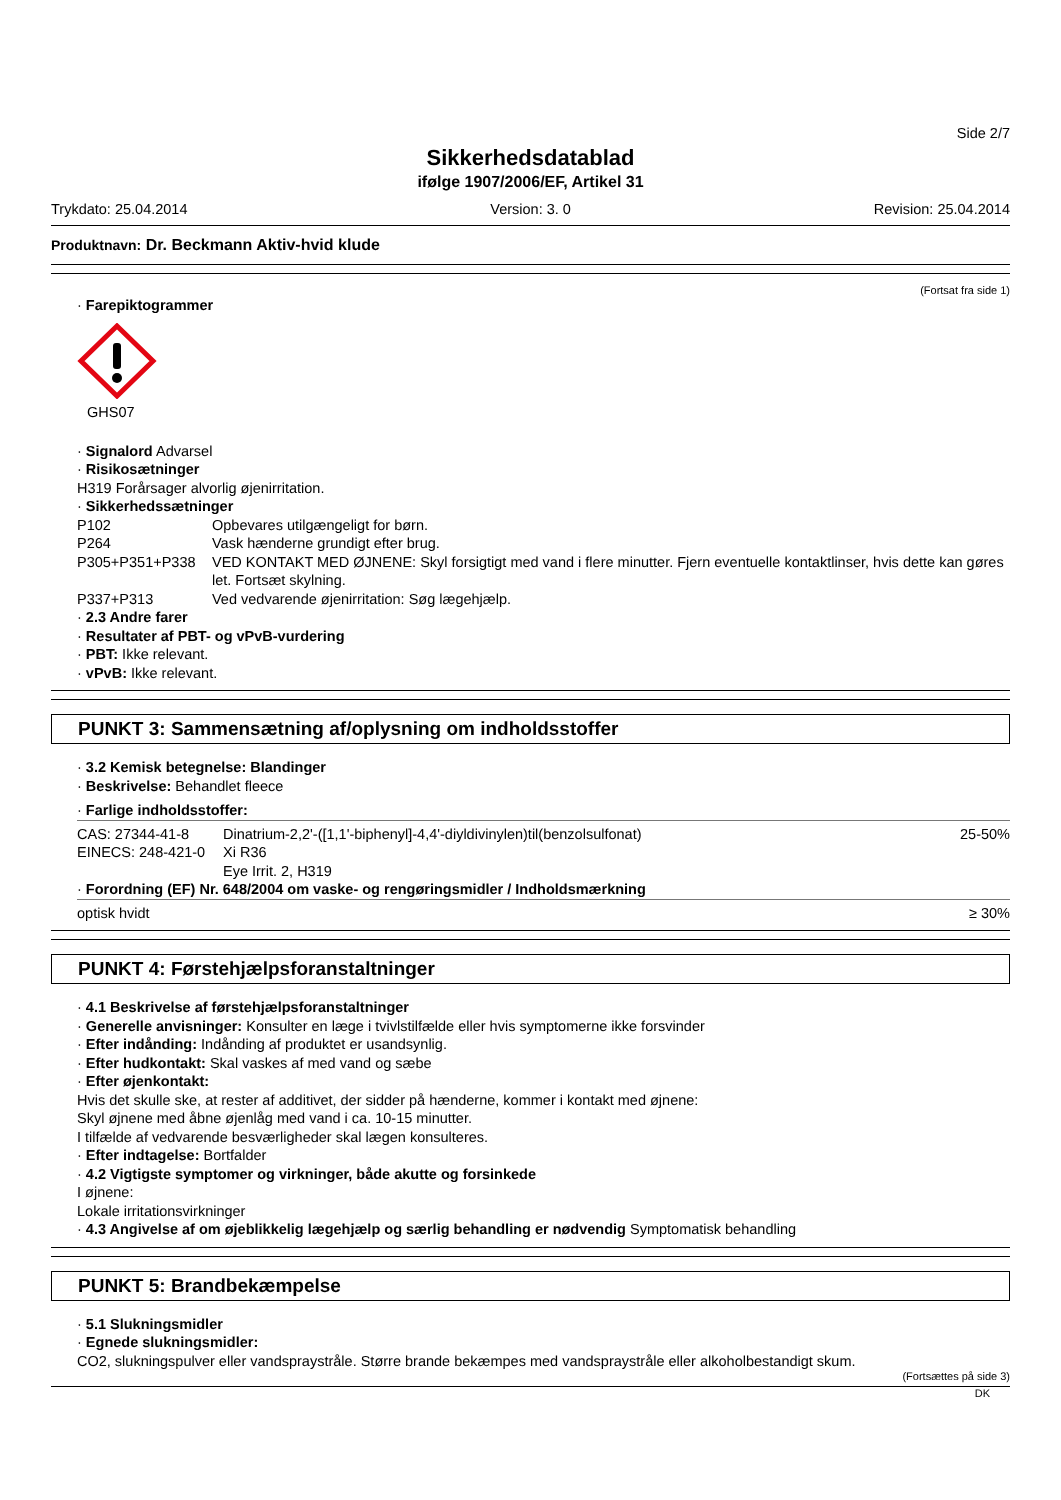Side 2/7
Sikkerhedsdatablad
ifølge 1907/2006/EF, Artikel 31
Trykdato: 25.04.2014 Version: 3. 0 Revision: 25.04.2014
Produktnavn: Dr. Beckmann Aktiv-hvid klude
(Fortsat fra side 1)
· Farepiktogrammer
GHS07
· Signalord Advarsel
· Risikosætninger
H319 Forårsager alvorlig øjenirritation.
· Sikkerhedssætninger
| P102 | Opbevares utilgængeligt for børn. |
| P264 | Vask hænderne grundigt efter brug. |
| P305+P351+P338 | VED KONTAKT MED ØJNENE: Skyl forsigtigt med vand i flere minutter. Fjern eventuelle kontaktlinser, hvis dette kan gøres let. Fortsæt skylning. |
| P337+P313 | Ved vedvarende øjenirritation: Søg lægehjælp. |
· 2.3 Andre farer
· Resultater af PBT- og vPvB-vurdering
· PBT: Ikke relevant.
· vPvB: Ikke relevant.
PUNKT 3: Sammensætning af/oplysning om indholdsstoffer
· 3.2 Kemisk betegnelse: Blandinger
· Beskrivelse: Behandlet fleece
· Farlige indholdsstoffer:
| CAS: 27344-41-8 | Dinatrium-2,2'-([1,1'-biphenyl]-4,4'-diyldivinylen)til(benzolsulfonat) | 25-50% |
| EINECS: 248-421-0 | Xi R36 | |
| | Eye Irrit. 2, H319 | |
· Forordning (EF) Nr. 648/2004 om vaske- og rengøringsmidler / Indholdsmærkning
| optisk hvidt | ≥ 30% |
PUNKT 4: Førstehjælpsforanstaltninger
· 4.1 Beskrivelse af førstehjælpsforanstaltninger
· Generelle anvisninger: Konsulter en læge i tvivlstilfælde eller hvis symptomerne ikke forsvinder
· Efter indånding: Indånding af produktet er usandsynlig.
· Efter hudkontakt: Skal vaskes af med vand og sæbe
· Efter øjenkontakt:
Hvis det skulle ske, at rester af additivet, der sidder på hænderne, kommer i kontakt med øjnene:
Skyl øjnene med åbne øjenlåg med vand i ca. 10-15 minutter.
I tilfælde af vedvarende besværligheder skal lægen konsulteres.
· Efter indtagelse: Bortfalder
· 4.2 Vigtigste symptomer og virkninger, både akutte og forsinkede
I øjnene:
Lokale irritationsvirkninger
· 4.3 Angivelse af om øjeblikkelig lægehjælp og særlig behandling er nødvendig Symptomatisk behandling
PUNKT 5: Brandbekæmpelse
· 5.1 Slukningsmidler
· Egnede slukningsmidler:
CO2, slukningspulver eller vandspraystråle. Større brande bekæmpes med vandspraystråle eller alkoholbestandigt skum.
(Fortsættes på side 3)
DK